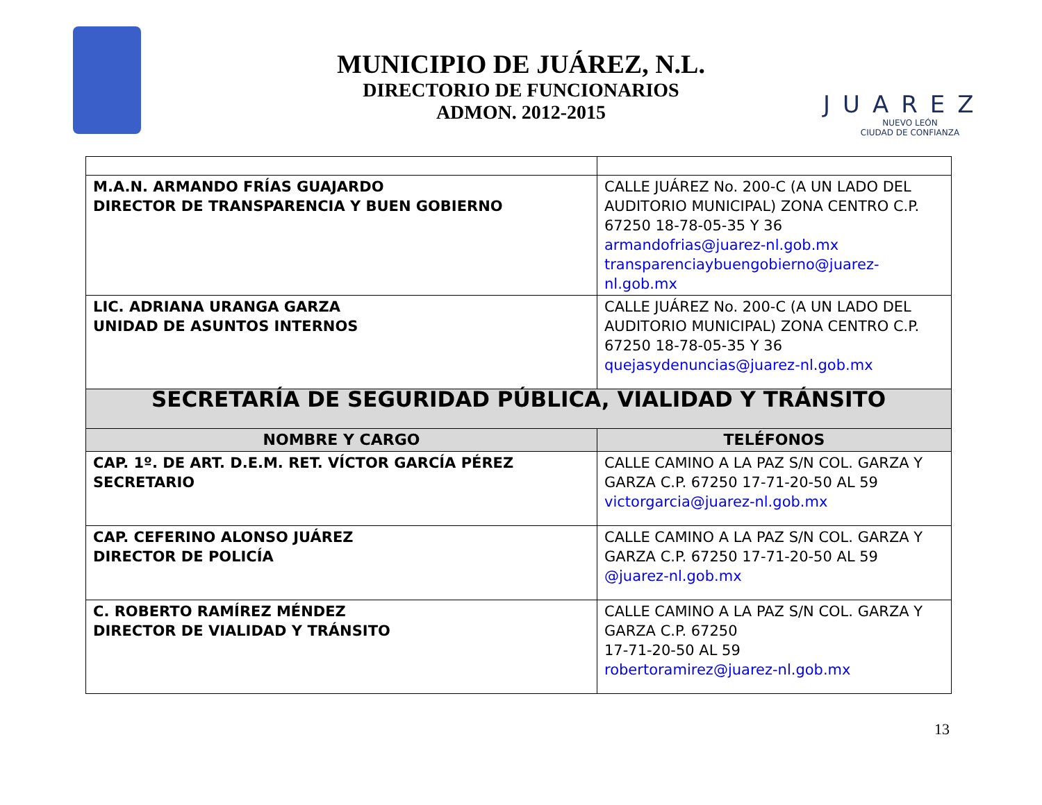MUNICIPIO DE JUÁREZ, N.L.
DIRECTORIO DE FUNCIONARIOS
ADMON. 2012-2015
JUAREZ
NUEVO LEÓN
CIUDAD DE CONFIANZA
| M.A.N. ARMANDO FRÍAS GUAJARDO DIRECTOR DE TRANSPARENCIA Y BUEN GOBIERNO | CALLE JUÁREZ No. 200-C (A UN LADO DEL AUDITORIO MUNICIPAL) ZONA CENTRO C.P. 67250 18-78-05-35 Y 36 armandofrias@juarez-nl.gob.mx transparenciaybuengobierno@juarez-nl.gob.mx |
| LIC. ADRIANA URANGA GARZA UNIDAD DE ASUNTOS INTERNOS | CALLE JUÁREZ No. 200-C (A UN LADO DEL AUDITORIO MUNICIPAL) ZONA CENTRO C.P. 67250 18-78-05-35 Y 36 quejasydenuncias@juarez-nl.gob.mx |
| SECRETARÍA DE SEGURIDAD PÚBLICA, VIALIDAD Y TRÁNSITO | |
| NOMBRE Y CARGO | TELÉFONOS |
| CAP. 1º. DE ART. D.E.M. RET. VÍCTOR GARCÍA PÉREZ SECRETARIO | CALLE CAMINO A LA PAZ S/N COL. GARZA Y GARZA C.P. 67250 17-71-20-50 AL 59 victorgarcia@juarez-nl.gob.mx |
| CAP. CEFERINO ALONSO JUÁREZ DIRECTOR DE POLICÍA | CALLE CAMINO A LA PAZ S/N COL. GARZA Y GARZA C.P. 67250 17-71-20-50 AL 59 @juarez-nl.gob.mx |
| C. ROBERTO RAMÍREZ MÉNDEZ DIRECTOR DE VIALIDAD Y TRÁNSITO | CALLE CAMINO A LA PAZ S/N COL. GARZA Y GARZA C.P. 67250 17-71-20-50 AL 59 robertoramirez@juarez-nl.gob.mx |
13